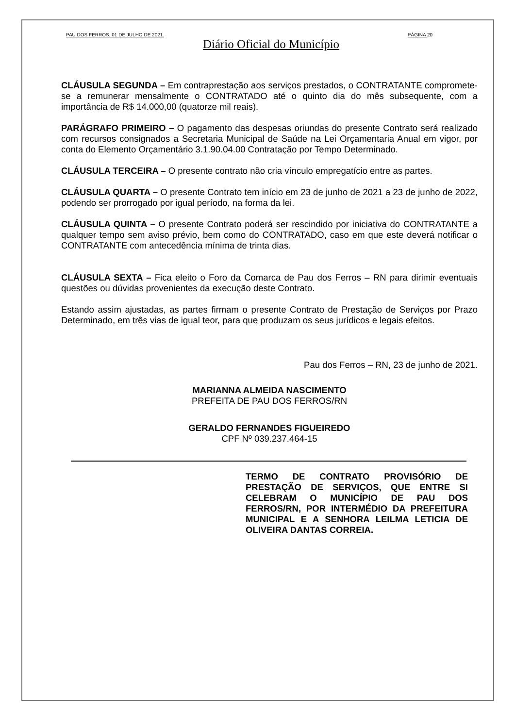PAU DOS FERROS, 01 DE JULHO DE 2021. PÁGINA 20
Diário Oficial do Município
CLÁUSULA SEGUNDA – Em contraprestação aos serviços prestados, o CONTRATANTE compromete-se a remunerar mensalmente o CONTRATADO até o quinto dia do mês subsequente, com a importância de R$ 14.000,00 (quatorze mil reais).
PARÁGRAFO PRIMEIRO – O pagamento das despesas oriundas do presente Contrato será realizado com recursos consignados a Secretaria Municipal de Saúde na Lei Orçamentaria Anual em vigor, por conta do Elemento Orçamentário 3.1.90.04.00 Contratação por Tempo Determinado.
CLÁUSULA TERCEIRA – O presente contrato não cria vínculo empregatício entre as partes.
CLÁUSULA QUARTA – O presente Contrato tem início em 23 de junho de 2021 a 23 de junho de 2022, podendo ser prorrogado por igual período, na forma da lei.
CLÁUSULA QUINTA – O presente Contrato poderá ser rescindido por iniciativa do CONTRATANTE a qualquer tempo sem aviso prévio, bem como do CONTRATADO, caso em que este deverá notificar o CONTRATANTE com antecedência mínima de trinta dias.
CLÁUSULA SEXTA – Fica eleito o Foro da Comarca de Pau dos Ferros – RN para dirimir eventuais questões ou dúvidas provenientes da execução deste Contrato.
Estando assim ajustadas, as partes firmam o presente Contrato de Prestação de Serviços por Prazo Determinado, em três vias de igual teor, para que produzam os seus jurídicos e legais efeitos.
Pau dos Ferros – RN, 23 de junho de 2021.
MARIANNA ALMEIDA NASCIMENTO
PREFEITA DE PAU DOS FERROS/RN
GERALDO FERNANDES FIGUEIREDO
CPF Nº 039.237.464-15
TERMO DE CONTRATO PROVISÓRIO DE PRESTAÇÃO DE SERVIÇOS, QUE ENTRE SI CELEBRAM O MUNICÍPIO DE PAU DOS FERROS/RN, POR INTERMÉDIO DA PREFEITURA MUNICIPAL E A SENHORA LEILMA LETICIA DE OLIVEIRA DANTAS CORREIA.